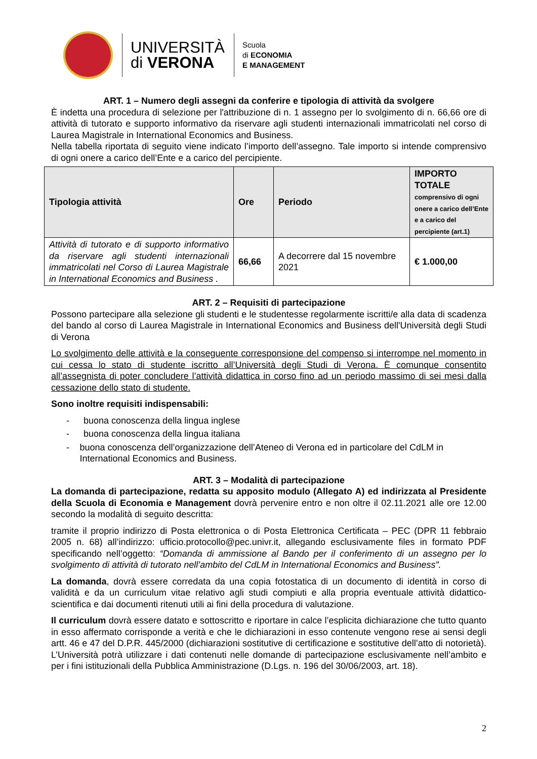UNIVERSITÀ
di VERONA
Scuola
di ECONOMIA
E MANAGEMENT
ART. 1 – Numero degli assegni da conferire e tipologia di attività da svolgere
È indetta una procedura di selezione per l'attribuzione di n. 1 assegno per lo svolgimento di n. 66,66 ore di attività di tutorato e supporto informativo da riservare agli studenti internazionali immatricolati nel corso di Laurea Magistrale in International Economics and Business.
Nella tabella riportata di seguito viene indicato l’importo dell’assegno. Tale importo si intende comprensivo di ogni onere a carico dell’Ente e a carico del percipiente.
| Tipologia attività | Ore | Periodo | IMPORTO TOTALE comprensivo di ogni onere a carico dell’Ente e a carico del percipiente (art.1) |
| --- | --- | --- | --- |
| Attività di tutorato e di supporto informativo da riservare agli studenti internazionali immatricolati nel Corso di Laurea Magistrale in International Economics and Business . | 66,66 | A decorrere dal 15 novembre 2021 | € 1.000,00 |
ART. 2 – Requisiti di partecipazione
Possono partecipare alla selezione gli studenti e le studentesse regolarmente iscritti/e alla data di scadenza del bando al corso di Laurea Magistrale in International Economics and Business dell'Università degli Studi di Verona
Lo svolgimento delle attività e la conseguente corresponsione del compenso si interrompe nel momento in cui cessa lo stato di studente iscritto all’Università degli Studi di Verona. È comunque consentito all’assegnista di poter concludere l’attività didattica in corso fino ad un periodo massimo di sei mesi dalla cessazione dello stato di studente.
Sono inoltre requisiti indispensabili:
- buona conoscenza della lingua inglese
- buona conoscenza della lingua italiana
- buona conoscenza dell’organizzazione dell’Ateneo di Verona ed in particolare del CdLM in International Economics and Business.
ART. 3 – Modalità di partecipazione
La domanda di partecipazione, redatta su apposito modulo (Allegato A) ed indirizzata al Presidente della Scuola di Economia e Management dovrà pervenire entro e non oltre il 02.11.2021 alle ore 12.00 secondo la modalità di seguito descritta:
tramite il proprio indirizzo di Posta elettronica o di Posta Elettronica Certificata – PEC (DPR 11 febbraio 2005 n. 68) all’indirizzo: ufficio.protocollo@pec.univr.it, allegando esclusivamente files in formato PDF specificando nell’oggetto: “Domanda di ammissione al Bando per il conferimento di un assegno per lo svolgimento di attività di tutorato nell’ambito del CdLM in International Economics and Business”.
La domanda, dovrà essere corredata da una copia fotostatica di un documento di identità in corso di validità e da un curriculum vitae relativo agli studi compiuti e alla propria eventuale attività didattico-scientifica e dai documenti ritenuti utili ai fini della procedura di valutazione.
Il curriculum dovrà essere datato e sottoscritto e riportare in calce l’esplicita dichiarazione che tutto quanto in esso affermato corrisponde a verità e che le dichiarazioni in esso contenute vengono rese ai sensi degli artt. 46 e 47 del D.P.R. 445/2000 (dichiarazioni sostitutive di certificazione e sostitutive dell’atto di notorietà). L’Università potrà utilizzare i dati contenuti nelle domande di partecipazione esclusivamente nell’ambito e per i fini istituzionali della Pubblica Amministrazione (D.Lgs. n. 196 del 30/06/2003, art. 18).
2